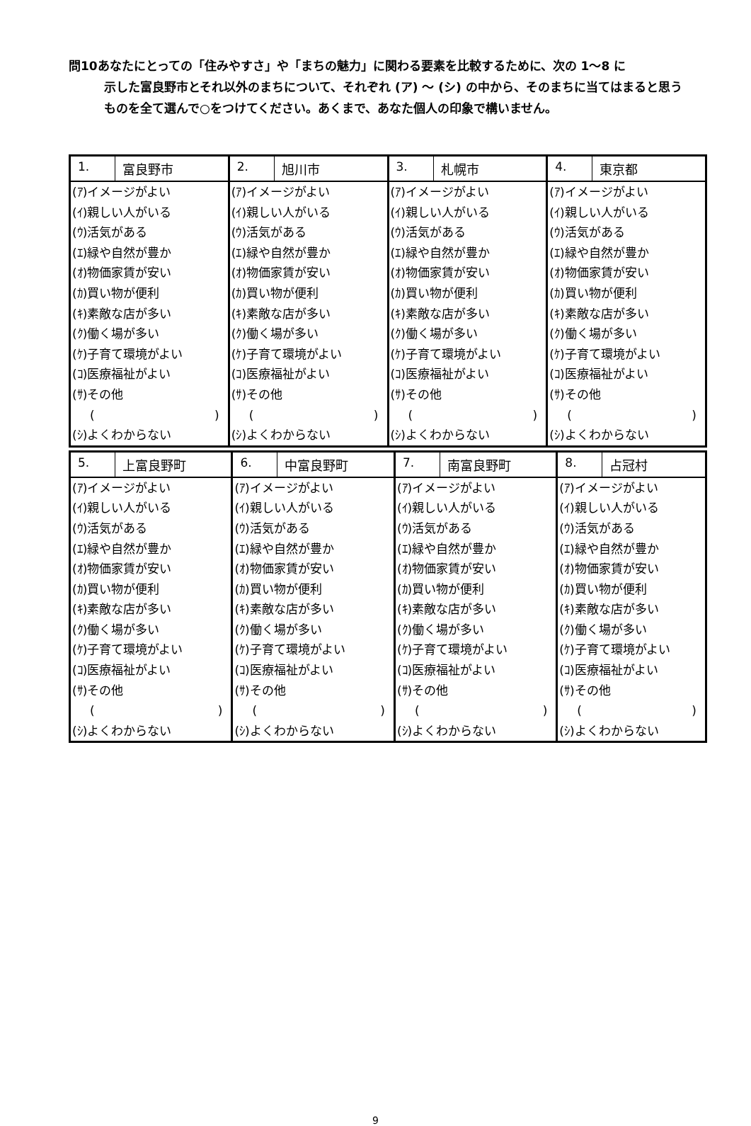問10あなたにとっての「住みやすさ」や「まちの魅力」に関わる要素を比較するために、次の 1～8 に
示した富良野市とそれ以外のまちについて、それぞれ (ア) ～ (シ) の中から、そのまちに当てはまると思うものを全て選んで○をつけてください。あくまで、あなた個人の印象で構いません。
| 1. | 富良野市 | 2. | 旭川市 | 3. | 札幌市 | 4. | 東京都 |
| (ｱ)イメージがよい (ｲ)親しい人がいる (ｳ)活気がある (ｴ)緑や自然が豊か (ｵ)物価家賃が安い (ｶ)買い物が便利 (ｷ)素敵な店が多い (ｸ)働く場が多い (ｹ)子育て環境がよい (ｺ)医療福祉がよい (ｻ)その他 ( ) (ｼ)よくわからない | | (ｱ)イメージがよい (ｲ)親しい人がいる (ｳ)活気がある (ｴ)緑や自然が豊か (ｵ)物価家賃が安い (ｶ)買い物が便利 (ｷ)素敵な店が多い (ｸ)働く場が多い (ｹ)子育て環境がよい (ｺ)医療福祉がよい (ｻ)その他 ( ) (ｼ)よくわからない | | (ｱ)イメージがよい (ｲ)親しい人がいる (ｳ)活気がある (ｴ)緑や自然が豊か (ｵ)物価家賃が安い (ｶ)買い物が便利 (ｷ)素敵な店が多い (ｸ)働く場が多い (ｹ)子育て環境がよい (ｺ)医療福祉がよい (ｻ)その他 ( ) (ｼ)よくわからない | | (ｱ)イメージがよい (ｲ)親しい人がいる (ｳ)活気がある (ｴ)緑や自然が豊か (ｵ)物価家賃が安い (ｶ)買い物が便利 (ｷ)素敵な店が多い (ｸ)働く場が多い (ｹ)子育て環境がよい (ｺ)医療福祉がよい (ｻ)その他 ( ) (ｼ)よくわからない | |
| 5. | 上富良野町 | 6. | 中富良野町 | 7. | 南富良野町 | 8. | 占冠村 |
| (ｱ)イメージがよい (ｲ)親しい人がいる (ｳ)活気がある (ｴ)緑や自然が豊か (ｵ)物価家賃が安い (ｶ)買い物が便利 (ｷ)素敵な店が多い (ｸ)働く場が多い (ｹ)子育て環境がよい (ｺ)医療福祉がよい (ｻ)その他 ( ) (ｼ)よくわからない | | (ｱ)イメージがよい (ｲ)親しい人がいる (ｳ)活気がある (ｴ)緑や自然が豊か (ｵ)物価家賃が安い (ｶ)買い物が便利 (ｷ)素敵な店が多い (ｸ)働く場が多い (ｹ)子育て環境がよい (ｺ)医療福祉がよい (ｻ)その他 ( ) (ｼ)よくわからない | | (ｱ)イメージがよい (ｲ)親しい人がいる (ｳ)活気がある (ｴ)緑や自然が豊か (ｵ)物価家賃が安い (ｶ)買い物が便利 (ｷ)素敵な店が多い (ｸ)働く場が多い (ｹ)子育て環境がよい (ｺ)医療福祉がよい (ｻ)その他 ( ) (ｼ)よくわからない | | (ｱ)イメージがよい (ｲ)親しい人がいる (ｳ)活気がある (ｴ)緑や自然が豊か (ｵ)物価家賃が安い (ｶ)買い物が便利 (ｷ)素敵な店が多い (ｸ)働く場が多い (ｹ)子育て環境がよい (ｺ)医療福祉がよい (ｻ)その他 ( ) (ｼ)よくわからない | |
9